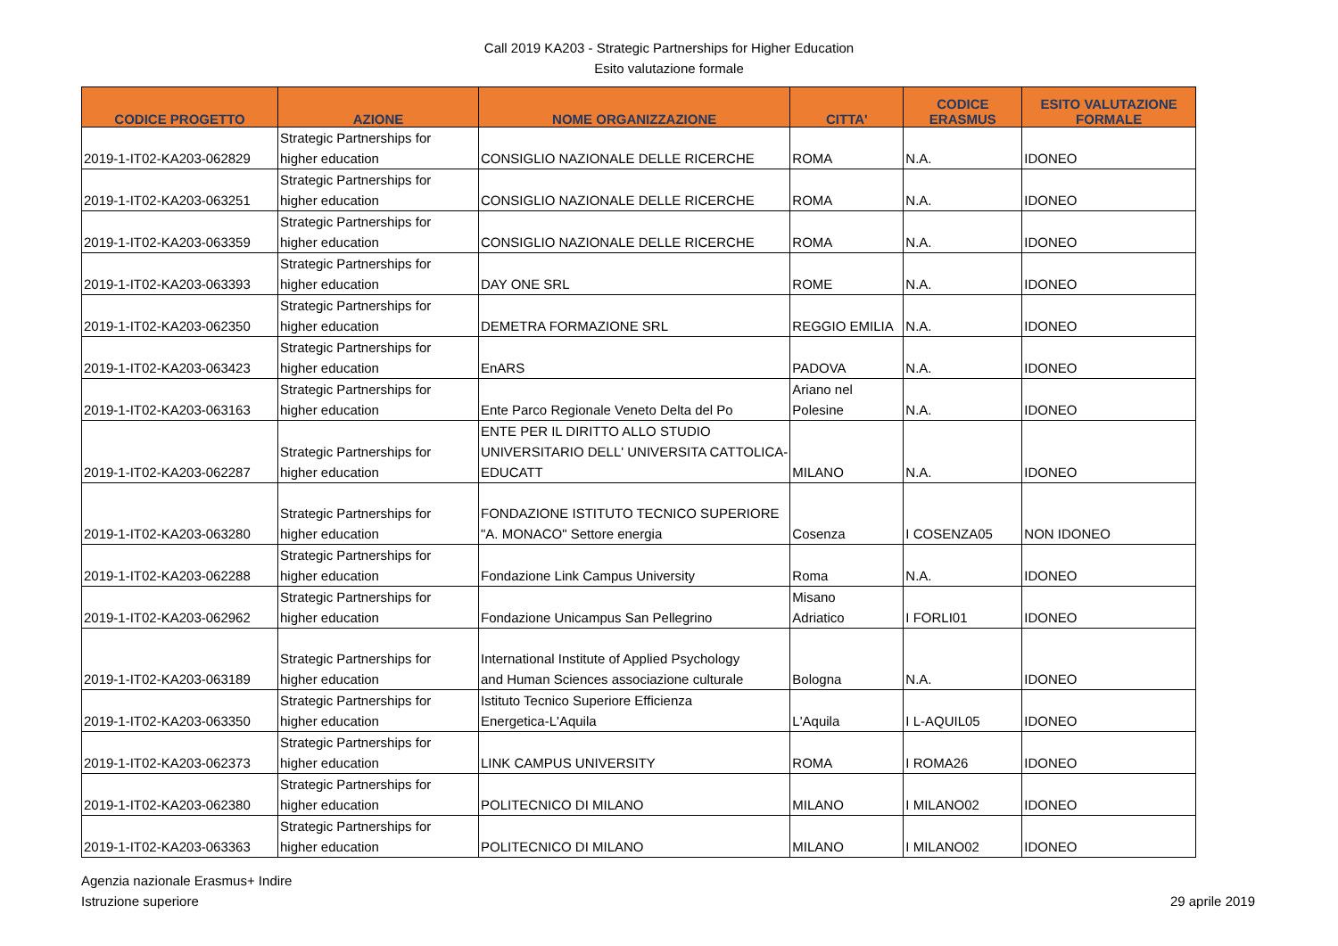Call 2019 KA203 - Strategic Partnerships for Higher Education
Esito valutazione formale
| CODICE PROGETTO | AZIONE | NOME ORGANIZZAZIONE | CITTA' | CODICE ERASMUS | ESITO VALUTAZIONE FORMALE |
| --- | --- | --- | --- | --- | --- |
| 2019-1-IT02-KA203-062829 | Strategic Partnerships for higher education | CONSIGLIO NAZIONALE DELLE RICERCHE | ROMA | N.A. | IDONEO |
| 2019-1-IT02-KA203-063251 | Strategic Partnerships for higher education | CONSIGLIO NAZIONALE DELLE RICERCHE | ROMA | N.A. | IDONEO |
| 2019-1-IT02-KA203-063359 | Strategic Partnerships for higher education | CONSIGLIO NAZIONALE DELLE RICERCHE | ROMA | N.A. | IDONEO |
| 2019-1-IT02-KA203-063393 | Strategic Partnerships for higher education | DAY ONE SRL | ROME | N.A. | IDONEO |
| 2019-1-IT02-KA203-062350 | Strategic Partnerships for higher education | DEMETRA FORMAZIONE SRL | REGGIO EMILIA | N.A. | IDONEO |
| 2019-1-IT02-KA203-063423 | Strategic Partnerships for higher education | EnARS | PADOVA | N.A. | IDONEO |
| 2019-1-IT02-KA203-063163 | Strategic Partnerships for higher education | Ente Parco Regionale Veneto Delta del Po | Ariano nel Polesine | N.A. | IDONEO |
| 2019-1-IT02-KA203-062287 | Strategic Partnerships for higher education | ENTE PER IL DIRITTO ALLO STUDIO UNIVERSITARIO DELL' UNIVERSITA CATTOLICA- EDUCATT | MILANO | N.A. | IDONEO |
| 2019-1-IT02-KA203-063280 | Strategic Partnerships for higher education | FONDAZIONE ISTITUTO TECNICO SUPERIORE "A. MONACO" Settore energia | Cosenza | I COSENZA05 | NON IDONEO |
| 2019-1-IT02-KA203-062288 | Strategic Partnerships for higher education | Fondazione Link Campus University | Roma | N.A. | IDONEO |
| 2019-1-IT02-KA203-062962 | Strategic Partnerships for higher education | Fondazione Unicampus San Pellegrino | Misano Adriatico | I FORLI01 | IDONEO |
| 2019-1-IT02-KA203-063189 | Strategic Partnerships for higher education | International Institute of Applied Psychology and Human Sciences associazione culturale | Bologna | N.A. | IDONEO |
| 2019-1-IT02-KA203-063350 | Strategic Partnerships for higher education | Istituto Tecnico Superiore Efficienza Energetica-L'Aquila | L'Aquila | I L-AQUIL05 | IDONEO |
| 2019-1-IT02-KA203-062373 | Strategic Partnerships for higher education | LINK CAMPUS UNIVERSITY | ROMA | I ROMA26 | IDONEO |
| 2019-1-IT02-KA203-062380 | Strategic Partnerships for higher education | POLITECNICO DI MILANO | MILANO | I MILANO02 | IDONEO |
| 2019-1-IT02-KA203-063363 | Strategic Partnerships for higher education | POLITECNICO DI MILANO | MILANO | I MILANO02 | IDONEO |
Agenzia nazionale Erasmus+ Indire
Istruzione superiore
29 aprile 2019